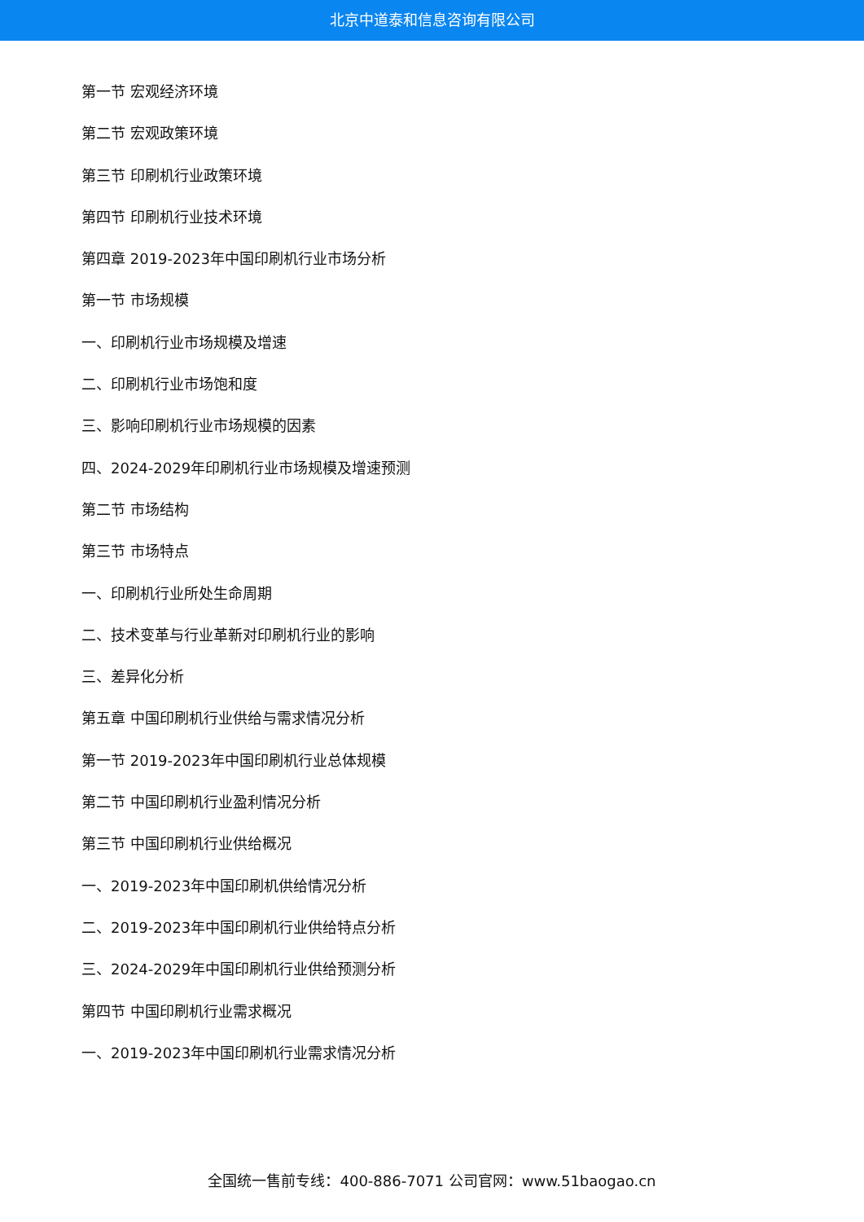北京中道泰和信息咨询有限公司
第一节 宏观经济环境
第二节 宏观政策环境
第三节 印刷机行业政策环境
第四节 印刷机行业技术环境
第四章 2019-2023年中国印刷机行业市场分析
第一节 市场规模
一、印刷机行业市场规模及增速
二、印刷机行业市场饱和度
三、影响印刷机行业市场规模的因素
四、2024-2029年印刷机行业市场规模及增速预测
第二节 市场结构
第三节 市场特点
一、印刷机行业所处生命周期
二、技术变革与行业革新对印刷机行业的影响
三、差异化分析
第五章 中国印刷机行业供给与需求情况分析
第一节 2019-2023年中国印刷机行业总体规模
第二节 中国印刷机行业盈利情况分析
第三节 中国印刷机行业供给概况
一、2019-2023年中国印刷机供给情况分析
二、2019-2023年中国印刷机行业供给特点分析
三、2024-2029年中国印刷机行业供给预测分析
第四节 中国印刷机行业需求概况
一、2019-2023年中国印刷机行业需求情况分析
全国统一售前专线：400-886-7071 公司官网：www.51baogao.cn